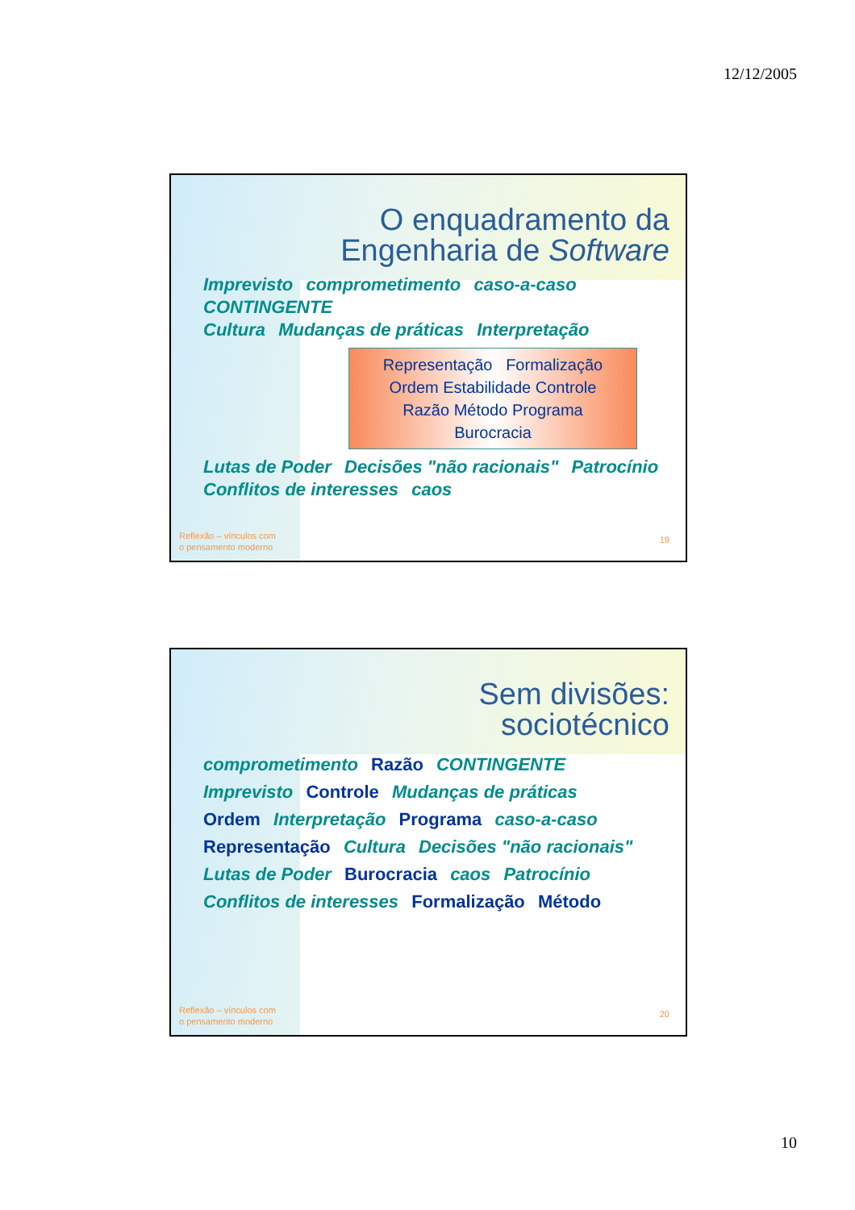12/12/2005
O enquadramento da
Engenharia de Software
Imprevisto comprometimento caso-a-caso CONTINGENTE
Cultura Mudanças de práticas Interpretação
Representação Formalização
Ordem Estabilidade Controle
Razão Método Programa
Burocracia
Lutas de Poder Decisões "não racionais" Patrocínio
Conflitos de interesses caos
Reflexão – vínculos com
o pensamento moderno
19
Sem divisões:
sociotécnico
comprometimento Razão CONTINGENTE
Imprevisto Controle Mudanças de práticas
Ordem Interpretação Programa caso-a-caso
Representação Cultura Decisões "não racionais"
Lutas de Poder Burocracia caos Patrocínio
Conflitos de interesses Formalização Método
Reflexão – vínculos com
o pensamento moderno
20
10